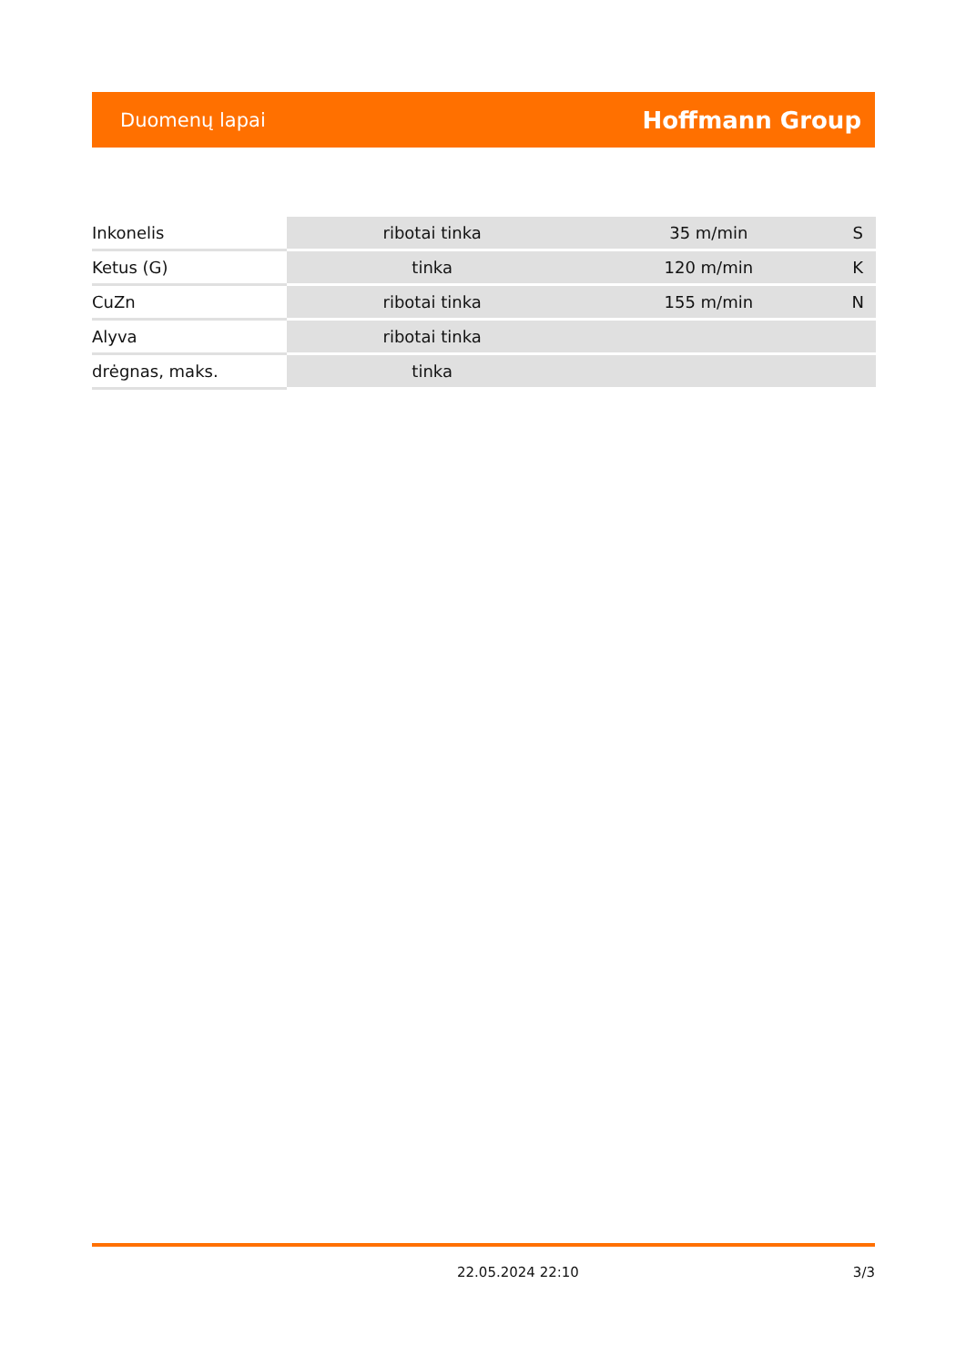Duomenų lapai Hoffmann Group
| Inkonelis | ribotai tinka | 35 m/min | S |
| Ketus (G) | tinka | 120 m/min | K |
| CuZn | ribotai tinka | 155 m/min | N |
| Alyva | ribotai tinka | | |
| drėgnas, maks. | tinka | | |
22.05.2024 22:10 3/3